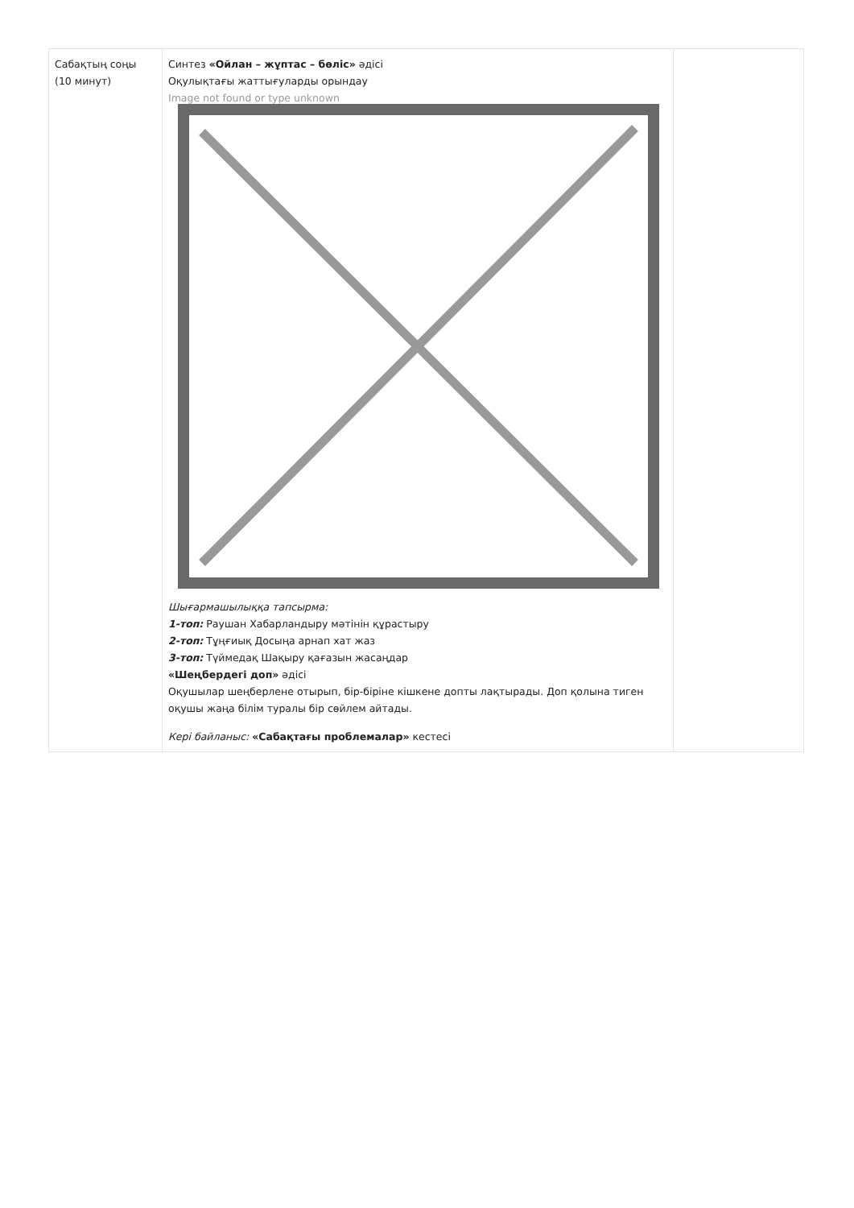| Сабақтың соңы (10 минут) | Синтез «Ойлан – жұптас – бөліс» әдісі Оқулықтағы жаттығуларды орындау Image not found or type unknown Шығармашылыққа тапсырма: 1-топ: Раушан Хабарландыру мәтінін құрастыру 2-топ: Тұңғиық Досыңа арнап хат жаз 3-топ: Түймедақ Шақыру қағазын жасаңдар «Шеңбердегі доп» әдісі Оқушылар шеңберлене отырып, бір-біріне кішкене допты лақтырады. Доп қолына тиген оқушы жаңа білім туралы бір сөйлем айтады. Кері байланыс: «Сабақтағы проблемалар» кестесі | |